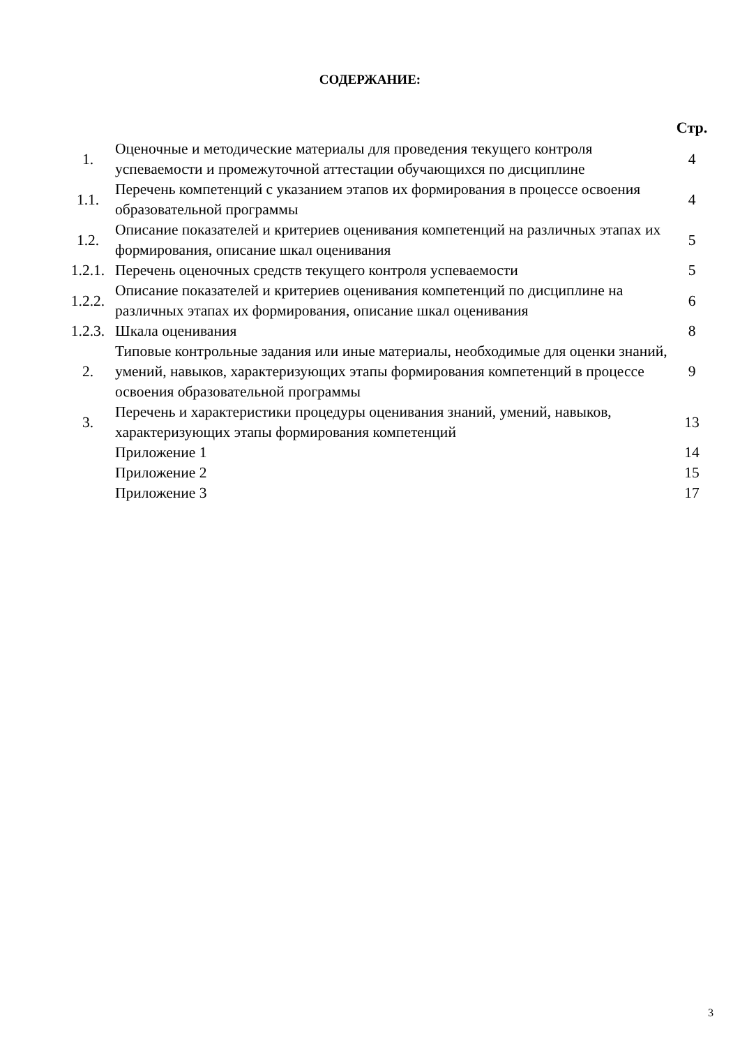СОДЕРЖАНИЕ:
| | | Стр. |
| --- | --- | --- |
| 1. | Оценочные и методические материалы для проведения текущего контроля успеваемости и промежуточной аттестации обучающихся по дисциплине | 4 |
| 1.1. | Перечень компетенций с указанием этапов их формирования в процессе освоения образовательной программы | 4 |
| 1.2. | Описание показателей и критериев оценивания компетенций на различных этапах их формирования, описание шкал оценивания | 5 |
| 1.2.1. | Перечень оценочных средств текущего контроля успеваемости | 5 |
| 1.2.2. | Описание показателей и критериев оценивания компетенций по дисциплине на различных этапах их формирования, описание шкал оценивания | 6 |
| 1.2.3. | Шкала оценивания | 8 |
| 2. | Типовые контрольные задания или иные материалы, необходимые для оценки знаний, умений, навыков, характеризующих этапы формирования компетенций в процессе освоения образовательной программы | 9 |
| 3. | Перечень и характеристики процедуры оценивания знаний, умений, навыков, характеризующих этапы формирования компетенций | 13 |
| | Приложение 1 | 14 |
| | Приложение 2 | 15 |
| | Приложение 3 | 17 |
3